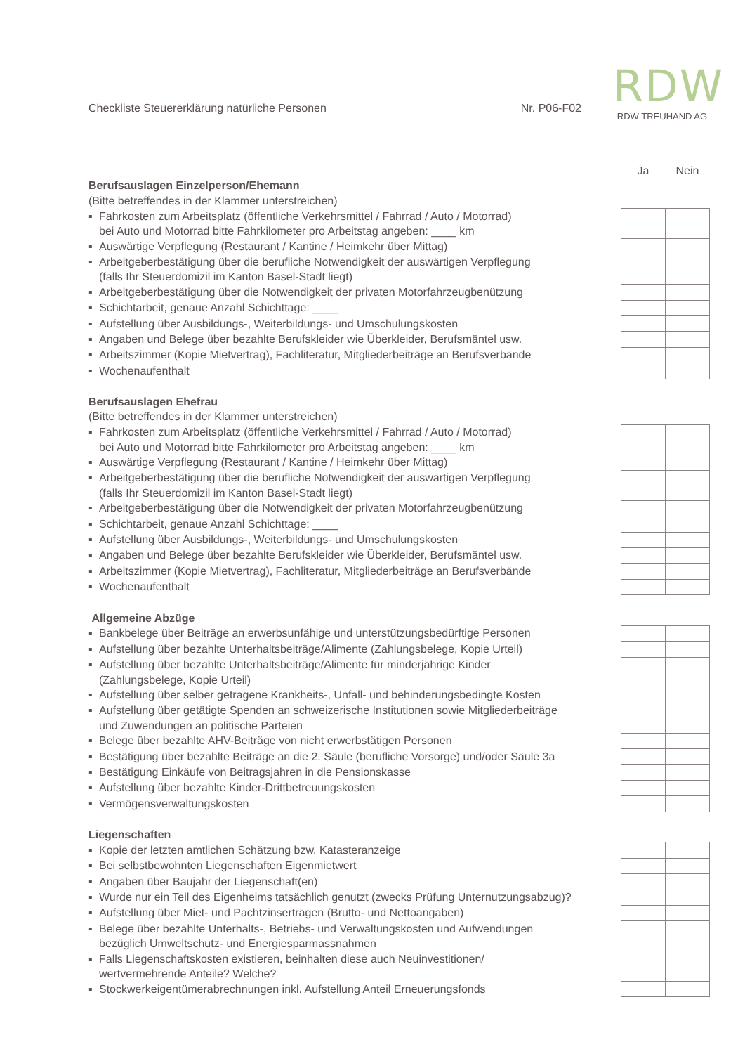Checkliste Steuererklärung natürliche Personen Nr. P06-F02
RDW
RDW TREUHAND AG
| | Ja | Nein |
| Berufsauslagen Einzelperson/Ehemann | | |
| (Bitte betreffendes in der Klammer unterstreichen) | | |
| ▪ Fahrkosten zum Arbeitsplatz (öffentliche Verkehrsmittel / Fahrrad / Auto / Motorrad) bei Auto und Motorrad bitte Fahrkilometer pro Arbeitstag angeben: ____ km | | |
| ▪ Auswärtige Verpflegung (Restaurant / Kantine / Heimkehr über Mittag) | | |
| ▪ Arbeitgeberbestätigung über die berufliche Notwendigkeit der auswärtigen Verpflegung (falls Ihr Steuerdomizil im Kanton Basel-Stadt liegt) | | |
| ▪ Arbeitgeberbestätigung über die Notwendigkeit der privaten Motorfahrzeugbenützung | | |
| ▪ Schichtarbeit, genaue Anzahl Schichttage: ____ | | |
| ▪ Aufstellung über Ausbildungs-, Weiterbildungs- und Umschulungskosten | | |
| ▪ Angaben und Belege über bezahlte Berufskleider wie Überkleider, Berufsmäntel usw. | | |
| ▪ Arbeitszimmer (Kopie Mietvertrag), Fachliteratur, Mitgliederbeiträge an Berufsverbände | | |
| ▪ Wochenaufenthalt | | |
| Berufsauslagen Ehefrau | | |
| (Bitte betreffendes in der Klammer unterstreichen) | | |
| ▪ Fahrkosten zum Arbeitsplatz (öffentliche Verkehrsmittel / Fahrrad / Auto / Motorrad) bei Auto und Motorrad bitte Fahrkilometer pro Arbeitstag angeben: ____ km | | |
| ▪ Auswärtige Verpflegung (Restaurant / Kantine / Heimkehr über Mittag) | | |
| ▪ Arbeitgeberbestätigung über die berufliche Notwendigkeit der auswärtigen Verpflegung (falls Ihr Steuerdomizil im Kanton Basel-Stadt liegt) | | |
| ▪ Arbeitgeberbestätigung über die Notwendigkeit der privaten Motorfahrzeugbenützung | | |
| ▪ Schichtarbeit, genaue Anzahl Schichttage: ____ | | |
| ▪ Aufstellung über Ausbildungs-, Weiterbildungs- und Umschulungskosten | | |
| ▪ Angaben und Belege über bezahlte Berufskleider wie Überkleider, Berufsmäntel usw. | | |
| ▪ Arbeitszimmer (Kopie Mietvertrag), Fachliteratur, Mitgliederbeiträge an Berufsverbände | | |
| ▪ Wochenaufenthalt | | |
| Allgemeine Abzüge | | |
| ▪ Bankbelege über Beiträge an erwerbsunfähige und unterstützungsbedürftige Personen | | |
| ▪ Aufstellung über bezahlte Unterhaltsbeiträge/Alimente (Zahlungsbelege, Kopie Urteil) | | |
| ▪ Aufstellung über bezahlte Unterhaltsbeiträge/Alimente für minderjährige Kinder (Zahlungsbelege, Kopie Urteil) | | |
| ▪ Aufstellung über selber getragene Krankheits-, Unfall- und behinderungsbedingte Kosten | | |
| ▪ Aufstellung über getätigte Spenden an schweizerische Institutionen sowie Mitgliederbeiträge und Zuwendungen an politische Parteien | | |
| ▪ Belege über bezahlte AHV-Beiträge von nicht erwerbstätigen Personen | | |
| ▪ Bestätigung über bezahlte Beiträge an die 2. Säule (berufliche Vorsorge) und/oder Säule 3a | | |
| ▪ Bestätigung Einkäufe von Beitragsjahren in die Pensionskasse | | |
| ▪ Aufstellung über bezahlte Kinder-Drittbetreuungskosten | | |
| ▪ Vermögensverwaltungskosten | | |
| Liegenschaften | | |
| ▪ Kopie der letzten amtlichen Schätzung bzw. Katasteranzeige | | |
| ▪ Bei selbstbewohnten Liegenschaften Eigenmietwert | | |
| ▪ Angaben über Baujahr der Liegenschaft(en) | | |
| ▪ Wurde nur ein Teil des Eigenheims tatsächlich genutzt (zwecks Prüfung Unternutzungsabzug)? | | |
| ▪ Aufstellung über Miet- und Pachtzinserträgen (Brutto- und Nettoangaben) | | |
| ▪ Belege über bezahlte Unterhalts-, Betriebs- und Verwaltungskosten und Aufwendungen bezüglich Umweltschutz- und Energiesparmassnahmen | | |
| ▪ Falls Liegenschaftskosten existieren, beinhalten diese auch Neuinvestitionen/ wertvermehrende Anteile? Welche? | | |
| ▪ Stockwerkeigentümerabrechnungen inkl. Aufstellung Anteil Erneuerungsfonds | | |